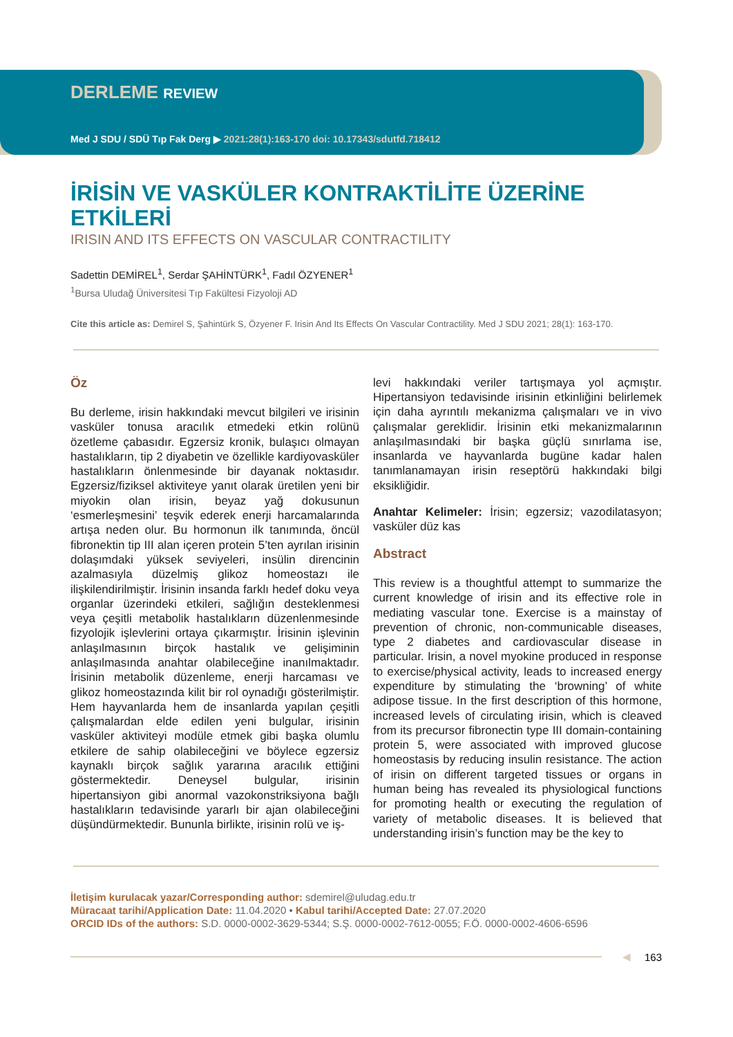DERLEME REVIEW
Med J SDU / SDÜ Tıp Fak Derg ▶ 2021:28(1):163-170 doi: 10.17343/sdutfd.718412
İRİSİN VE VASKÜLER KONTRAKTİLİTE ÜZERİNE ETKİLERİ
IRISIN AND ITS EFFECTS ON VASCULAR CONTRACTILITY
Sadettin DEMİREL<sup>1</sup>, Serdar ŞAHİNTÜRK<sup>1</sup>, Fadıl ÖZYENER<sup>1</sup>
<sup>1</sup> Bursa Uludağ Üniversitesi Tıp Fakültesi Fizyoloji AD
Cite this article as: Demirel S, Şahintürk S, Özyener F. Irisin And Its Effects On Vascular Contractility. Med J SDU 2021; 28(1): 163-170.
Öz
Bu derleme, irisin hakkındaki mevcut bilgileri ve irisinin vasküler tonusa aracılık etmedeki etkin rolünü özetleme çabasıdır. Egzersiz kronik, bulaşıcı olmayan hastalıkların, tip 2 diyabetin ve özellikle kardiyovasküler hastalıkların önlenmesinde bir dayanak noktasıdır. Egzersiz/fiziksel aktiviteye yanıt olarak üretilen yeni bir miyokin olan irisin, beyaz yağ dokusunun ‘esmerleşmesini’ teşvik ederek enerji harcamalarında artışa neden olur. Bu hormonun ilk tanımında, öncül fibronektin tip III alan içeren protein 5’ten ayrılan irisinin dolaşımdaki yüksek seviyeleri, insülin direncinin azalmasıyla düzelmiş glikoz homeostazı ile ilişkilendirilmiştir. İrisinin insanda farklı hedef doku veya organlar üzerindeki etkileri, sağlığın desteklenmesi veya çeşitli metabolik hastalıkların düzenlenmesinde fizyolojik işlevlerini ortaya çıkarmıştır. İrisinin işlevinin anlaşılmasının birçok hastalık ve gelişiminin anlaşılmasında anahtar olabileceğine inanılmaktadır. İrisinin metabolik düzenleme, enerji harcaması ve glikoz homeostazında kilit bir rol oynadığı gösterilmiştir. Hem hayvanlarda hem de insanlarda yapılan çeşitli çalışmalardan elde edilen yeni bulgular, irisinin vasküler aktiviteyi modüle etmek gibi başka olumlu etkilere de sahip olabileceğini ve böylece egzersiz kaynaklı birçok sağlık yararına aracılık ettiğini göstermektedir. Deneysel bulgular, irisinin hipertansiyon gibi anormal vazokonstriksiyona bağlı hastalıkların tedavisinde yararlı bir ajan olabileceğini düşündürmektedir. Bununla birlikte, irisinin rolü ve iş-
levi hakkındaki veriler tartışmaya yol açmıştır. Hipertansiyon tedavisinde irisinin etkinliğini belirlemek için daha ayrıntılı mekanizma çalışmaları ve in vivo çalışmalar gereklidir. İrisinin etki mekanizmalarının anlaşılmasındaki bir başka güçlü sınırlama ise, insanlarda ve hayvanlarda bugüne kadar halen tanımlanamayan irisin reseptörü hakkındaki bilgi eksikliğidir.
Anahtar Kelimeler: İrisin; egzersiz; vazodilatasyon; vasküler düz kas
Abstract
This review is a thoughtful attempt to summarize the current knowledge of irisin and its effective role in mediating vascular tone. Exercise is a mainstay of prevention of chronic, non-communicable diseases, type 2 diabetes and cardiovascular disease in particular. Irisin, a novel myokine produced in response to exercise/physical activity, leads to increased energy expenditure by stimulating the ‘browning’ of white adipose tissue. In the first description of this hormone, increased levels of circulating irisin, which is cleaved from its precursor fibronectin type III domain-containing protein 5, were associated with improved glucose homeostasis by reducing insulin resistance. The action of irisin on different targeted tissues or organs in human being has revealed its physiological functions for promoting health or executing the regulation of variety of metabolic diseases. It is believed that understanding irisin’s function may be the key to
İletişim kurulacak yazar/Corresponding author: sdemirel@uludag.edu.tr
Müracaat tarihi/Application Date: 11.04.2020 • Kabul tarihi/Accepted Date: 27.07.2020
ORCID IDs of the authors: S.D. 0000-0002-3629-5344; S.Ş. 0000-0002-7612-0055; F.Ö. 0000-0002-4606-6596
◀ 163